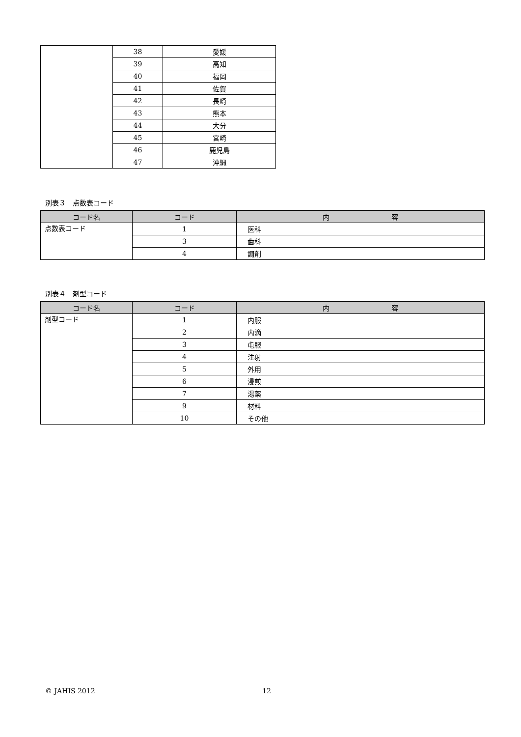| | 38 | 愛媛 |
| | 39 | 高知 |
| | 40 | 福岡 |
| | 41 | 佐賀 |
| | 42 | 長崎 |
| | 43 | 熊本 |
| | 44 | 大分 |
| | 45 | 宮崎 |
| | 46 | 鹿児島 |
| | 47 | 沖縄 |
別表３　点数表コード
| コード名 | コード | 内 容 |
| --- | --- | --- |
| 点数表コード | 1 | 医科 |
| | 3 | 歯科 |
| | 4 | 調剤 |
別表４　剤型コード
| コード名 | コード | 内 容 |
| --- | --- | --- |
| 剤型コード | 1 | 内服 |
| | 2 | 内滴 |
| | 3 | 屯服 |
| | 4 | 注射 |
| | 5 | 外用 |
| | 6 | 浸煎 |
| | 7 | 湯薬 |
| | 9 | 材料 |
| | 10 | その他 |
© JAHIS 2012 12